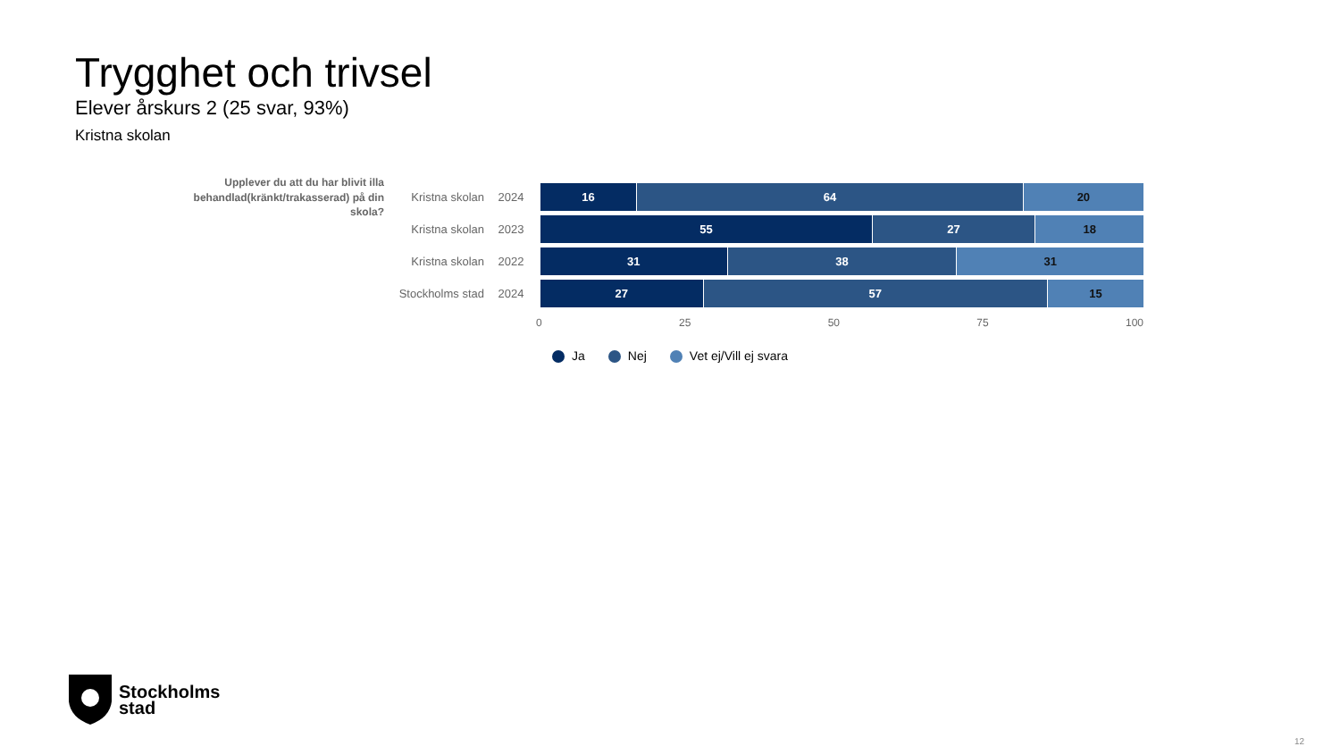Trygghet och trivsel
Elever årskurs 2 (25 svar, 93%)
Kristna skolan
Upplever du att du har blivit illa behandlad(kränkt/trakasserad) på din skola?
Kristna skolan 2024
16 64 20
Kristna skolan 2023
55 27 18
Kristna skolan 2022
31 38 31
Stockholms stad
2024
27 57 15
0 25 50 75 100
Ja Nej Vet ej/Vill ej svara
Stockholms
stad
12